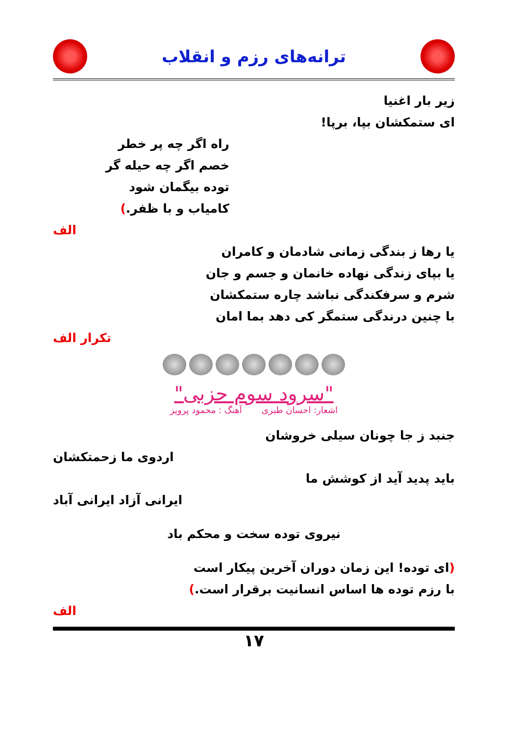ترانه‌های رزم و انقلاب
زیر بار اغنیا
ای ستمکشان بپا، برپا!
راه اگر چه پر خطر
خصم اگر چه حیله گر
توده بیگمان شود
کامیاب و با ظفر.)
الف
یا رها ز بندگی زمانی شادمان و کامران
یا بپای زندگی نهاده خانمان و جسم و جان
شرم و سرفکندگی نباشد چاره ستمکشان
با چنین درندگی ستمگر کی دهد بما امان
تکرار الف
"سرود سوم حزبی"
اشعار: احسان طبری آهنگ : محمود پرویز
جنبد ز جا چونان سیلی خروشان
اردوی ما زحمتکشان
باید پدید آید از کوشش ما
ایرانی آزاد ایرانی آباد
نیروی توده سخت و محکم باد
(ای توده! این زمان دوران آخرین پیکار است
با رزم توده ها اساس انسانیت برقرار است.)
الف
۱۷